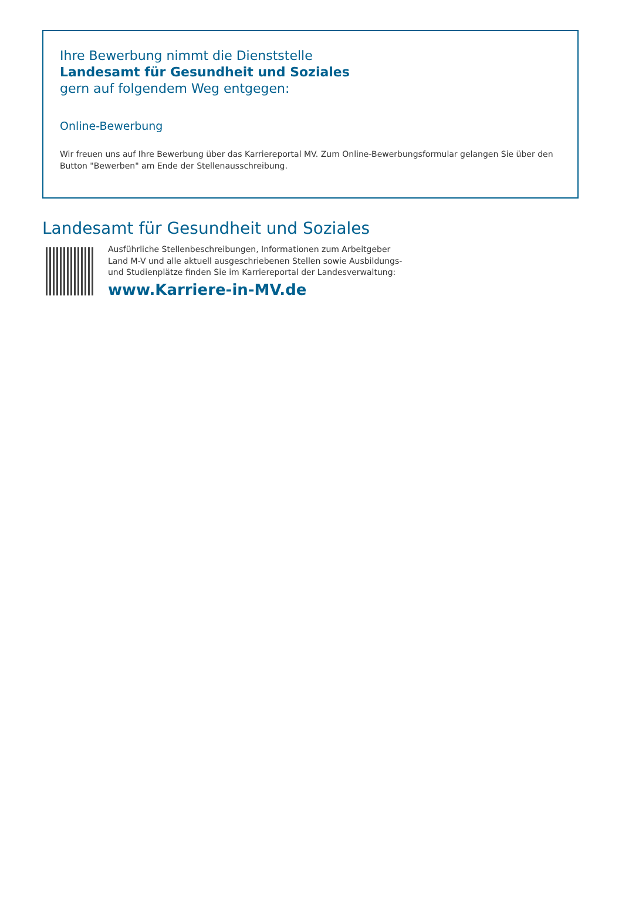Ihre Bewerbung nimmt die Dienststelle
Landesamt für Gesundheit und Soziales
gern auf folgendem Weg entgegen:
Online-Bewerbung
Wir freuen uns auf Ihre Bewerbung über das Karriereportal MV. Zum Online-Bewerbungsformular gelangen Sie über den Button "Bewerben" am Ende der Stellenausschreibung.
Landesamt für Gesundheit und Soziales
Ausführliche Stellenbeschreibungen, Informationen zum Arbeitgeber
Land M-V und alle aktuell ausgeschriebenen Stellen sowie Ausbildungs-
und Studienplätze finden Sie im Karriereportal der Landesverwaltung:
www.Karriere-in-MV.de